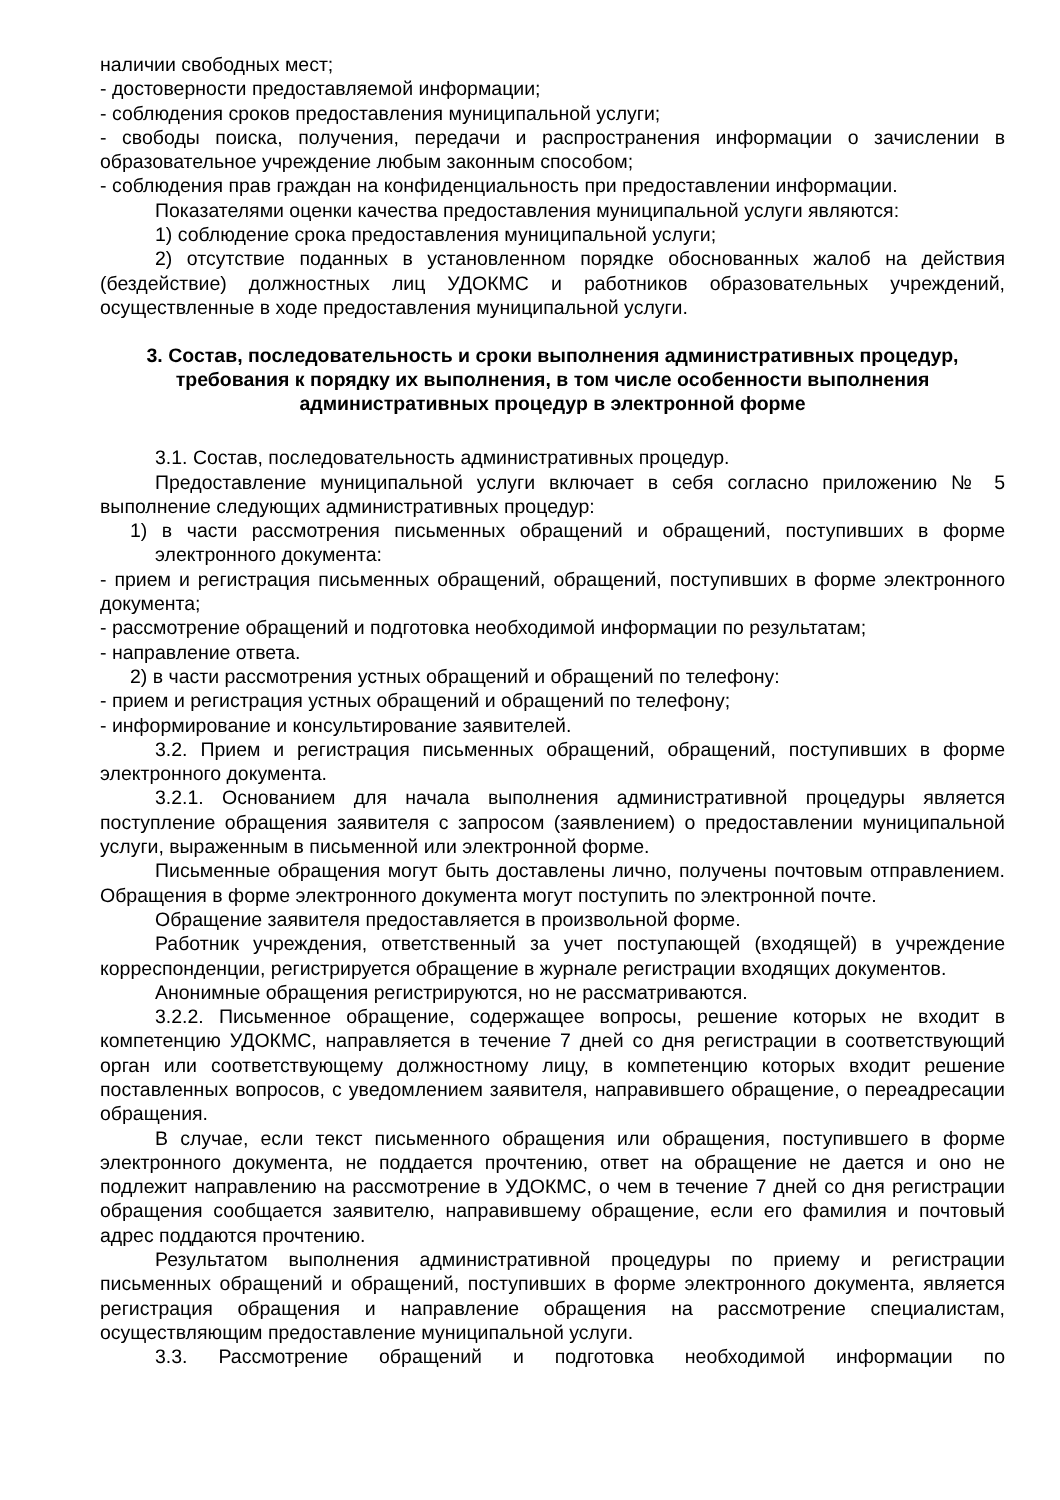наличии свободных мест;
- достоверности предоставляемой информации;
- соблюдения сроков предоставления муниципальной услуги;
- свободы поиска, получения, передачи и распространения информации о зачислении в образовательное учреждение любым законным способом;
- соблюдения прав граждан на конфиденциальность при предоставлении информации.
Показателями оценки качества предоставления муниципальной услуги являются:
1) соблюдение срока предоставления муниципальной услуги;
2) отсутствие поданных в установленном порядке обоснованных жалоб на действия (бездействие) должностных лиц УДОКМС и работников образовательных учреждений, осуществленные в ходе предоставления муниципальной услуги.
3. Состав, последовательность и сроки выполнения административных процедур, требования к порядку их выполнения, в том числе особенности выполнения административных процедур в электронной форме
3.1. Состав, последовательность административных процедур.
Предоставление муниципальной услуги включает в себя согласно приложению № 5 выполнение следующих административных процедур:
1) в части рассмотрения письменных обращений и обращений, поступивших в форме электронного документа:
- прием и регистрация письменных обращений, обращений, поступивших в форме электронного документа;
- рассмотрение обращений и подготовка необходимой информации по результатам;
- направление ответа.
2) в части рассмотрения устных обращений и обращений по телефону:
- прием и регистрация устных обращений и обращений по телефону;
- информирование и консультирование заявителей.
3.2. Прием и регистрация письменных обращений, обращений, поступивших в форме электронного документа.
3.2.1. Основанием для начала выполнения административной процедуры является поступление обращения заявителя с запросом (заявлением) о предоставлении муниципальной услуги, выраженным в письменной или электронной форме.
Письменные обращения могут быть доставлены лично, получены почтовым отправлением. Обращения в форме электронного документа могут поступить по электронной почте.
Обращение заявителя предоставляется в произвольной форме.
Работник учреждения, ответственный за учет поступающей (входящей) в учреждение корреспонденции, регистрируется обращение в журнале регистрации входящих документов.
Анонимные обращения регистрируются, но не рассматриваются.
3.2.2. Письменное обращение, содержащее вопросы, решение которых не входит в компетенцию УДОКМС, направляется в течение 7 дней со дня регистрации в соответствующий орган или соответствующему должностному лицу, в компетенцию которых входит решение поставленных вопросов, с уведомлением заявителя, направившего обращение, о переадресации обращения.
В случае, если текст письменного обращения или обращения, поступившего в форме электронного документа, не поддается прочтению, ответ на обращение не дается и оно не подлежит направлению на рассмотрение в УДОКМС, о чем в течение 7 дней со дня регистрации обращения сообщается заявителю, направившему обращение, если его фамилия и почтовый адрес поддаются прочтению.
Результатом выполнения административной процедуры по приему и регистрации письменных обращений и обращений, поступивших в форме электронного документа, является регистрация обращения и направление обращения на рассмотрение специалистам, осуществляющим предоставление муниципальной услуги.
3.3. Рассмотрение обращений и подготовка необходимой информации по